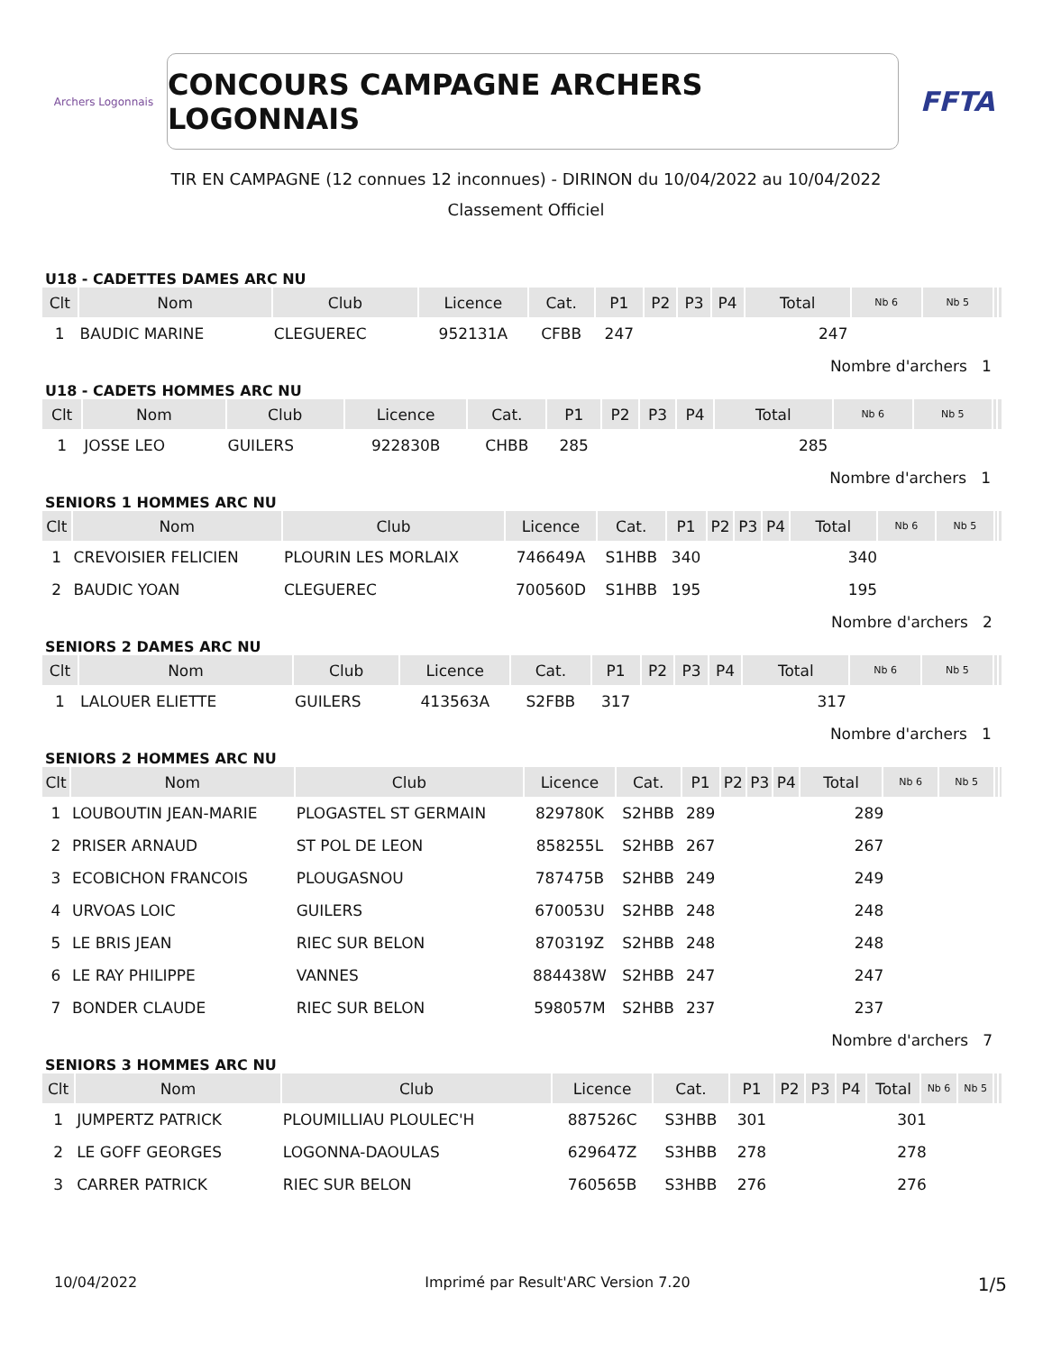Archers Logonnais
CONCOURS CAMPAGNE ARCHERS LOGONNAIS
FFTA
TIR EN CAMPAGNE (12 connues 12 inconnues) - DIRINON du 10/04/2022 au 10/04/2022
Classement Officiel
U18 - CADETTES DAMES ARC NU
| Clt | Nom | Club | Licence | Cat. | P1 | P2 | P3 | P4 | Total | Nb 6 | Nb 5 | | |
| --- | --- | --- | --- | --- | --- | --- | --- | --- | --- | --- | --- | --- | --- |
| 1 | BAUDIC MARINE | CLEGUEREC | 952131A | CFBB | 247 | | | | 247 | | | | |
| | | | | | | | | | Nombre d'archers 1 | | | | |
U18 - CADETS HOMMES ARC NU
| Clt | Nom | Club | Licence | Cat. | P1 | P2 | P3 | P4 | Total | Nb 6 | Nb 5 | | |
| --- | --- | --- | --- | --- | --- | --- | --- | --- | --- | --- | --- | --- | --- |
| 1 | JOSSE LEO | GUILERS | 922830B | CHBB | 285 | | | | 285 | | | | |
| | | | | | | | | | Nombre d'archers 1 | | | | |
SENIORS 1 HOMMES ARC NU
| Clt | Nom | Club | Licence | Cat. | P1 | P2 | P3 | P4 | Total | Nb 6 | Nb 5 | | |
| --- | --- | --- | --- | --- | --- | --- | --- | --- | --- | --- | --- | --- | --- |
| 1 | CREVOISIER FELICIEN | PLOURIN LES MORLAIX | 746649A | S1HBB | 340 | | | | 340 | | | | |
| 2 | BAUDIC YOAN | CLEGUEREC | 700560D | S1HBB | 195 | | | | 195 | | | | |
| | | | | | | | | | Nombre d'archers 2 | | | | |
SENIORS 2 DAMES ARC NU
| Clt | Nom | Club | Licence | Cat. | P1 | P2 | P3 | P4 | Total | Nb 6 | Nb 5 | | |
| --- | --- | --- | --- | --- | --- | --- | --- | --- | --- | --- | --- | --- | --- |
| 1 | LALOUER ELIETTE | GUILERS | 413563A | S2FBB | 317 | | | | 317 | | | | |
| | | | | | | | | | Nombre d'archers 1 | | | | |
SENIORS 2 HOMMES ARC NU
| Clt | Nom | Club | Licence | Cat. | P1 | P2 | P3 | P4 | Total | Nb 6 | Nb 5 | | |
| --- | --- | --- | --- | --- | --- | --- | --- | --- | --- | --- | --- | --- | --- |
| 1 | LOUBOUTIN JEAN-MARIE | PLOGASTEL ST GERMAIN | 829780K | S2HBB | 289 | | | | 289 | | | | |
| 2 | PRISER ARNAUD | ST POL DE LEON | 858255L | S2HBB | 267 | | | | 267 | | | | |
| 3 | ECOBICHON FRANCOIS | PLOUGASNOU | 787475B | S2HBB | 249 | | | | 249 | | | | |
| 4 | URVOAS LOIC | GUILERS | 670053U | S2HBB | 248 | | | | 248 | | | | |
| 5 | LE BRIS JEAN | RIEC SUR BELON | 870319Z | S2HBB | 248 | | | | 248 | | | | |
| 6 | LE RAY PHILIPPE | VANNES | 884438W | S2HBB | 247 | | | | 247 | | | | |
| 7 | BONDER CLAUDE | RIEC SUR BELON | 598057M | S2HBB | 237 | | | | 237 | | | | |
| | | | | | | | | | Nombre d'archers 7 | | | | |
SENIORS 3 HOMMES ARC NU
| Clt | Nom | Club | Licence | Cat. | P1 | P2 | P3 | P4 | Total | Nb 6 | Nb 5 | | |
| --- | --- | --- | --- | --- | --- | --- | --- | --- | --- | --- | --- | --- | --- |
| 1 | JUMPERTZ PATRICK | PLOUMILLIAU PLOULEC'H | 887526C | S3HBB | 301 | | | | 301 | | | | |
| 2 | LE GOFF GEORGES | LOGONNA-DAOULAS | 629647Z | S3HBB | 278 | | | | 278 | | | | |
| 3 | CARRER PATRICK | RIEC SUR BELON | 760565B | S3HBB | 276 | | | | 276 | | | | |
10/04/2022 Imprimé par Result'ARC Version 7.20 1/5